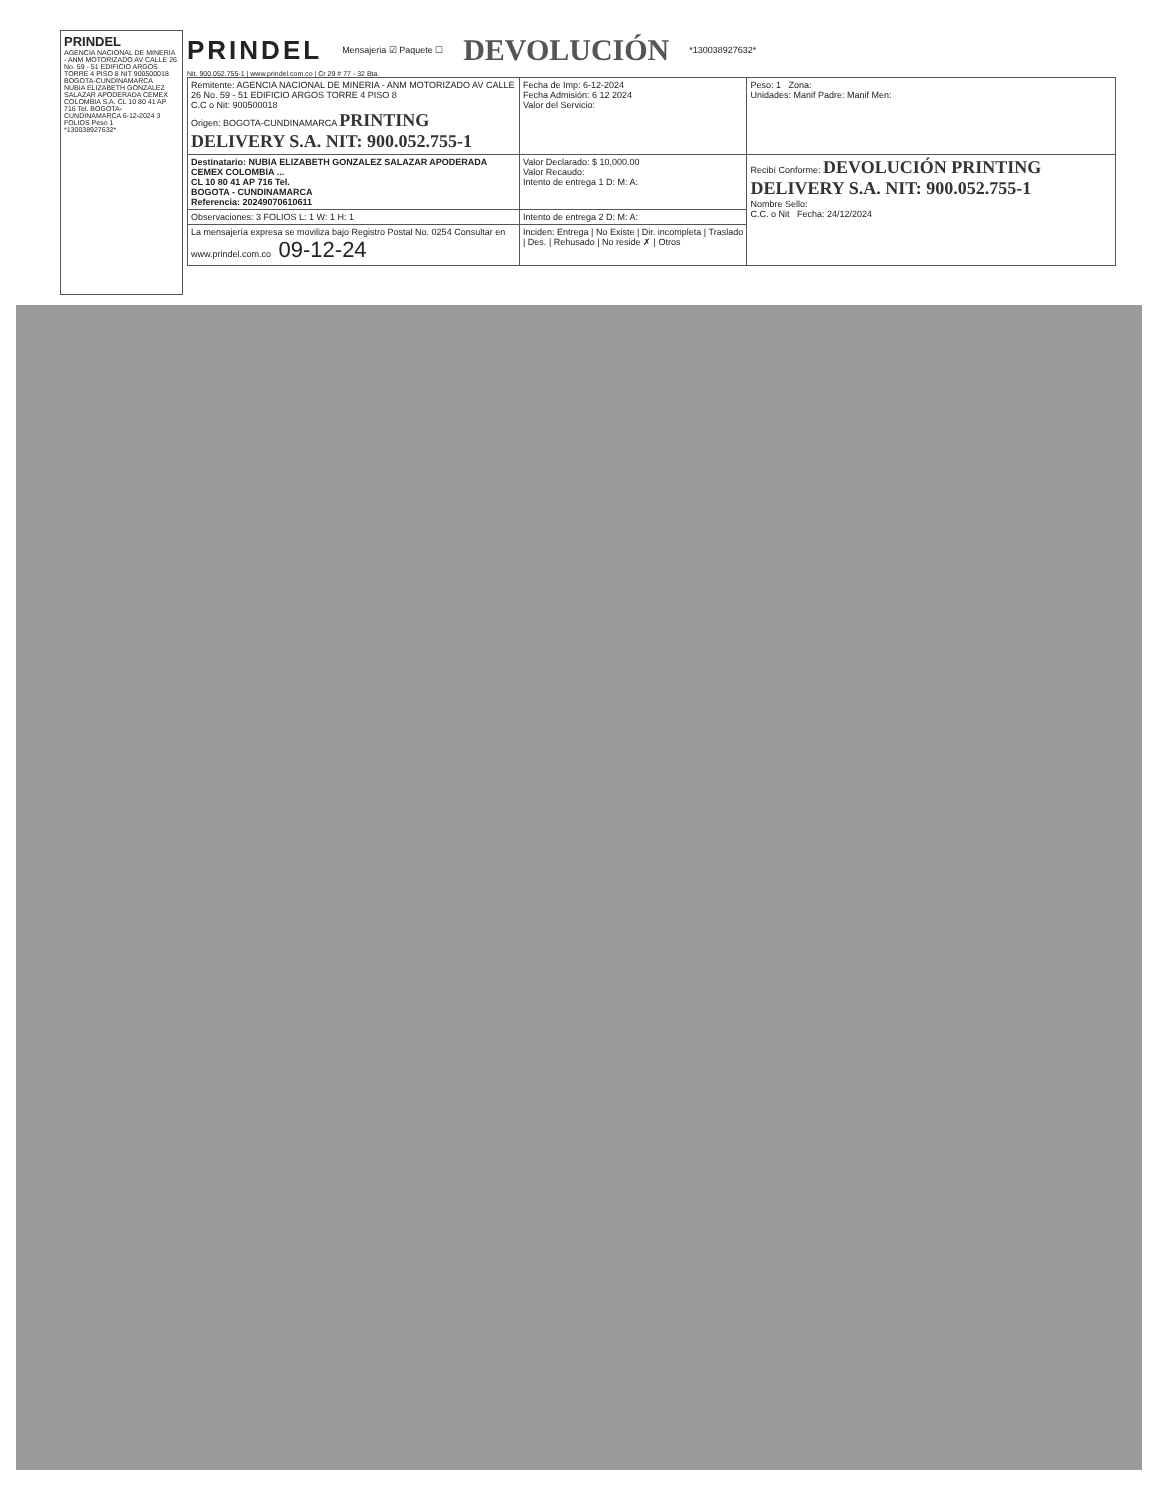PRINDEL
AGENCIA NACIONAL DE MINERIA - ANM MOTORIZADO AV CALLE 26 No. 59 - 51 EDIFICIO ARGOS TORRE 4 PISO 8 NIT 900500018 BOGOTA-CUNDINAMARCA
NUBIA ELIZABETH GONZALEZ SALAZAR APODERADA CEMEX COLOMBIA S.A. CL 10 80 41 AP 716 Tel. BOGOTA-CUNDINAMARCA 6-12-2024 3 FOLIOS Peso 1
*130038927632*
PRINDEL Mensajeria ☑ Paquete ☐ DEVOLUCIÓN *130038927632*
Nit. 900.052.755-1 | www.prindel.com.co | Cr 29 # 77 - 32 Bta.
| Remitente: AGENCIA NACIONAL DE MINERIA - ANM MOTORIZADO AV CALLE 26 No. 59 - 51 EDIFICIO ARGOS TORRE 4 PISO 8 C.C o Nit: 900500018 Origen: BOGOTA-CUNDINAMARCA PRINTING DELIVERY S.A. NIT: 900.052.755-1 | Fecha de Imp: 6-12-2024 Fecha Admisión: 6 12 2024 Valor del Servicio: | Peso: 1 Zona: Unidades: Manif Padre: Manif Men: |
| Destinatario: NUBIA ELIZABETH GONZALEZ SALAZAR APODERADA CEMEX COLOMBIA ... CL 10 80 41 AP 716 Tel. BOGOTA - CUNDINAMARCA Referencia: 20249070610611 | Valor Declarado: $ 10,000.00 Valor Recaudo: Intento de entrega 1 D: M: A: | Recibí Conforme: DEVOLUCIÓN PRINTING DELIVERY S.A. NIT: 900.052.755-1 Nombre Sello: C.C. o Nit Fecha: 24/12/2024 |
| Observaciones: 3 FOLIOS L: 1 W: 1 H: 1 | Intento de entrega 2 D: M: A: | |
| La mensajería expresa se moviliza bajo Registro Postal No. 0254 Consultar en www.prindel.com.co 09-12-24 | Inciden: Entrega / No Existe / Dir. incompleta / Traslado / Des. / Rehusado / No reside ✗ / Otros | |